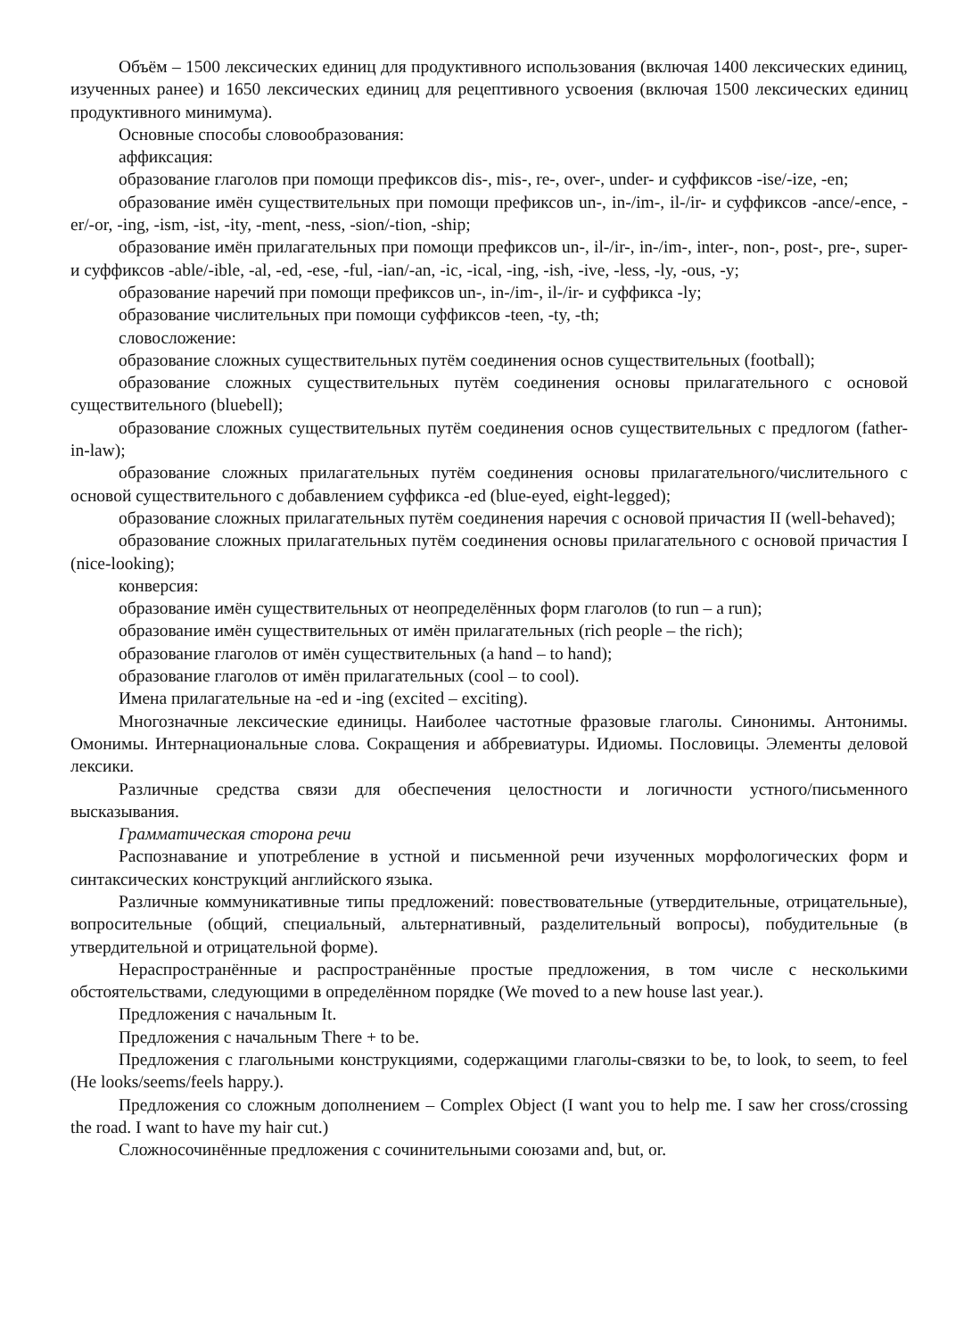Объём – 1500 лексических единиц для продуктивного использования (включая 1400 лексических единиц, изученных ранее) и 1650 лексических единиц для рецептивного усвоения (включая 1500 лексических единиц продуктивного минимума).
Основные способы словообразования:
аффиксация:
образование глаголов при помощи префиксов dis-, mis-, re-, over-, under- и суффиксов -ise/-ize, -en;
образование имён существительных при помощи префиксов un-, in-/im-, il-/ir- и суффиксов -ance/-ence, -er/-or, -ing, -ism, -ist, -ity, -ment, -ness, -sion/-tion, -ship;
образование имён прилагательных при помощи префиксов un-, il-/ir-, in-/im-, inter-, non-, post-, pre-, super- и суффиксов -able/-ible, -al, -ed, -ese, -ful, -ian/-an, -ic, -ical, -ing, -ish, -ive, -less, -ly, -ous, -y;
образование наречий при помощи префиксов un-, in-/im-, il-/ir- и суффикса -ly;
образование числительных при помощи суффиксов -teen, -ty, -th;
словосложение:
образование сложных существительных путём соединения основ существительных (football);
образование сложных существительных путём соединения основы прилагательного с основой существительного (bluebell);
образование сложных существительных путём соединения основ существительных с предлогом (father-in-law);
образование сложных прилагательных путём соединения основы прилагательного/числительного с основой существительного с добавлением суффикса -ed (blue-eyed, eight-legged);
образование сложных прилагательных путём соединения наречия с основой причастия II (well-behaved);
образование сложных прилагательных путём соединения основы прилагательного с основой причастия I (nice-looking);
конверсия:
образование имён существительных от неопределённых форм глаголов (to run – a run);
образование имён существительных от имён прилагательных (rich people – the rich);
образование глаголов от имён существительных (a hand – to hand);
образование глаголов от имён прилагательных (cool – to cool).
Имена прилагательные на -ed и -ing (excited – exciting).
Многозначные лексические единицы. Наиболее частотные фразовые глаголы. Синонимы. Антонимы. Омонимы. Интернациональные слова. Сокращения и аббревиатуры. Идиомы. Пословицы. Элементы деловой лексики.
Различные средства связи для обеспечения целостности и логичности устного/письменного высказывания.
Грамматическая сторона речи
Распознавание и употребление в устной и письменной речи изученных морфологических форм и синтаксических конструкций английского языка.
Различные коммуникативные типы предложений: повествовательные (утвердительные, отрицательные), вопросительные (общий, специальный, альтернативный, разделительный вопросы), побудительные (в утвердительной и отрицательной форме).
Нераспространённые и распространённые простые предложения, в том числе с несколькими обстоятельствами, следующими в определённом порядке (We moved to a new house last year.).
Предложения с начальным It.
Предложения с начальным There + to be.
Предложения с глагольными конструкциями, содержащими глаголы-связки to be, to look, to seem, to feel (He looks/seems/feels happy.).
Предложения со сложным дополнением – Complex Object (I want you to help me. I saw her cross/crossing the road. I want to have my hair cut.)
Сложносочинённые предложения с сочинительными союзами and, but, or.